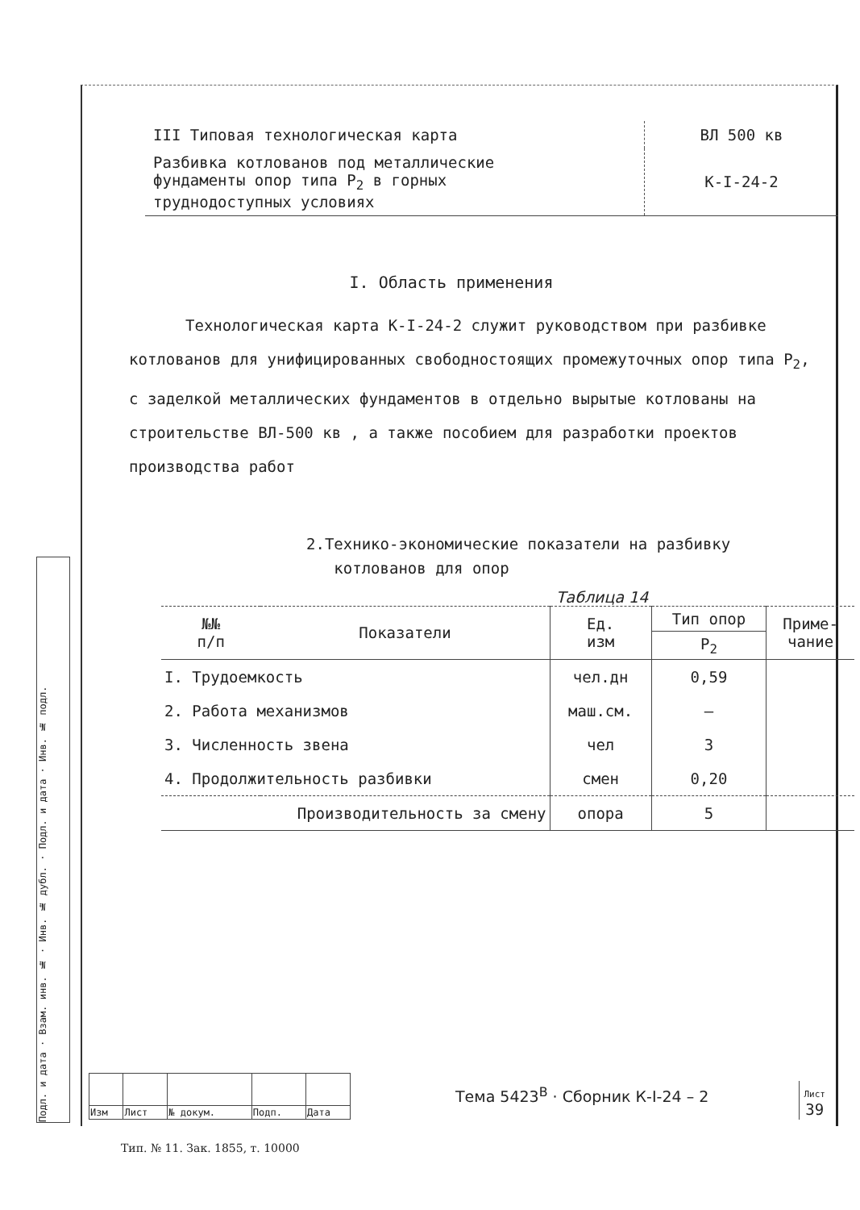Подл. и дата · Взам. инв. № · Инв. № дубл. · Подл. и дата · Инв. № подл.
| III Типовая технологическая карта | ВЛ 500 кв |
| Разбивка котлованов под металлические фундаменты опор типа P<sub>2</sub> в горных труднодоступных условиях | К-I-24-2 |
I. Область применения
Технологическая карта К-I-24-2 служит руководством при разбивке котлованов для унифицированных свободностоящих промежуточных опор типа P<sub>2</sub>, с заделкой металлических фундаментов в отдельно вырытые котлованы на строительстве ВЛ-500 кв , а также пособием для разработки проектов производства работ
2.Технико-экономические показатели на разбивку
котлованов для опор
Таблица 14
| №№ п/п | Показатели | Ед. изм | Тип опор | Приме- чание |
| --- | --- | --- | --- | --- |
| | | | P<sub>2</sub> | |
| I. Трудоемкость | | чел.дн | 0,59 | |
| 2. Работа механизмов | | маш.см. | — | |
| 3. Численность звена | | чел | 3 | |
| 4. Продолжительность разбивки | | смен | 0,20 | |
| Производительность за смену | | опора | 5 | |
| Изм | Лист | № докум. | Подп. | Дата |
Тема 5423<sup>В</sup> · Сборник К-I-24 – 2
Лист
39
Тип. № 11. Зак. 1855, т. 10000